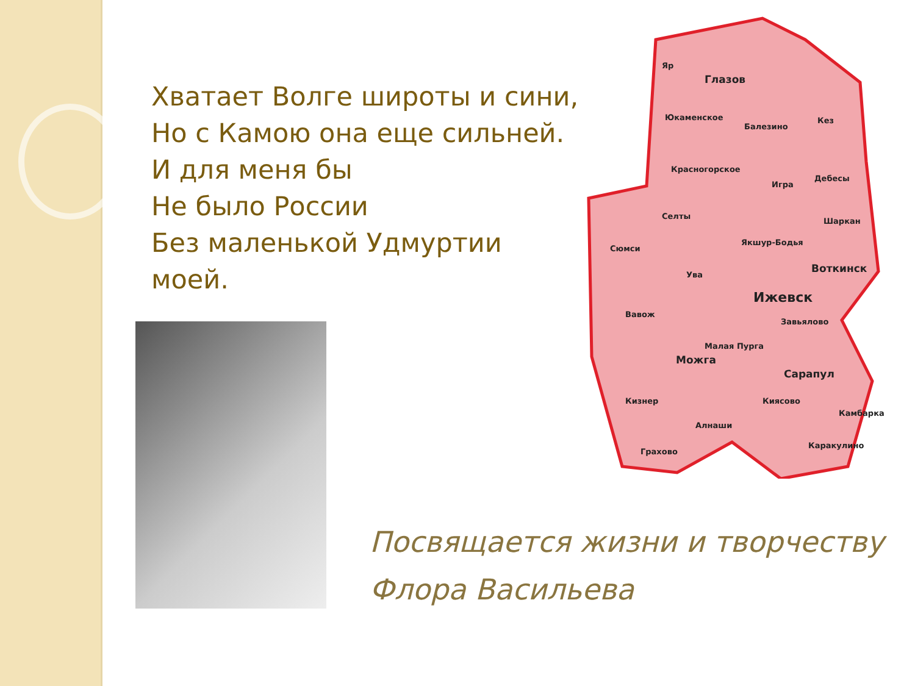Хватает Волге широты и сини,
Но с Камою она еще сильней.
И для меня бы
Не было России
Без маленькой Удмуртии
моей.
Яр
Глазов
Юкаменское
Балезино
Кез
Красногорское
Игра
Дебесы
Селты
Шаркан
Сюмси
Якшур-Бодья
Воткинск
Ува
Ижевск
Вавож
Завьялово
Малая Пурга
Можга
Сарапул
Кизнер Киясово
Камбарка
Алнаши
Каракулино
Грахово
Посвящается жизни и творчеству
Флора Васильева